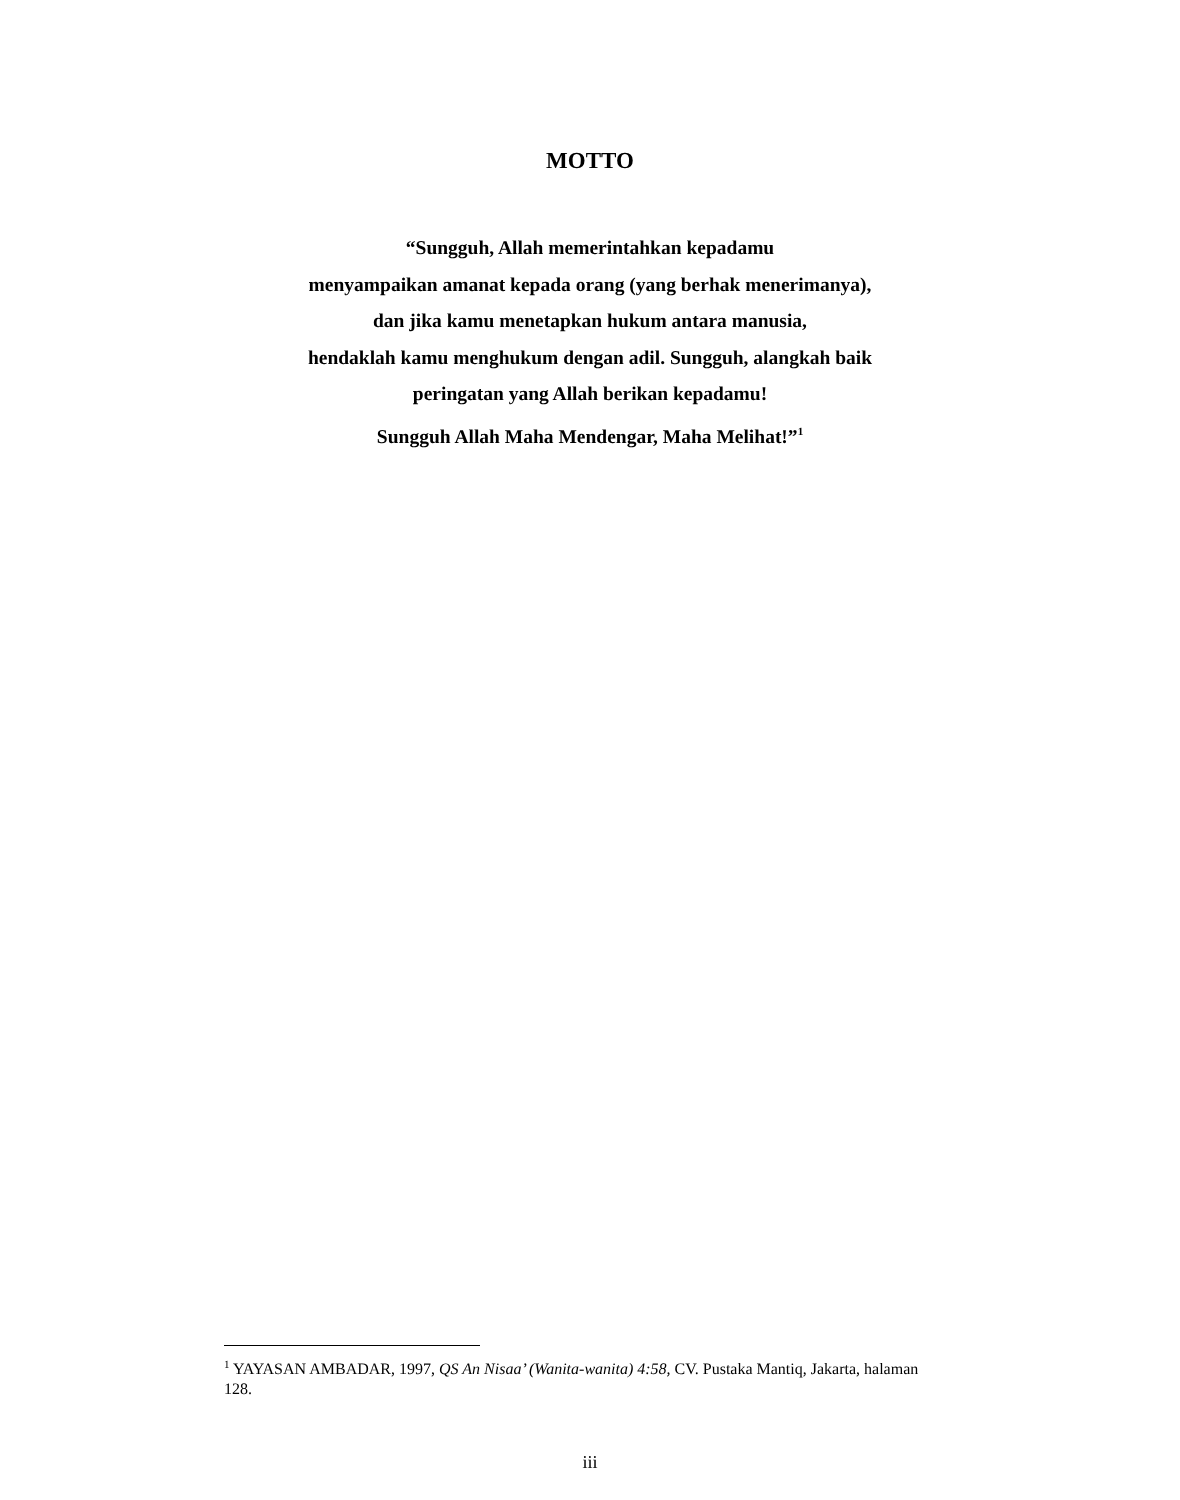MOTTO
“Sungguh, Allah memerintahkan kepadamu
menyampaikan amanat kepada orang (yang berhak menerimanya),
dan jika kamu menetapkan hukum antara manusia,
hendaklah kamu menghukum dengan adil. Sungguh, alangkah baik
peringatan yang Allah berikan kepadamu!
Sungguh Allah Maha Mendengar, Maha Melihat!”<sup>1</sup>
<sup>1</sup> YAYASAN AMBADAR, 1997, QS An Nisaa’ (Wanita-wanita) 4:58, CV. Pustaka Mantiq, Jakarta, halaman 128.
iii